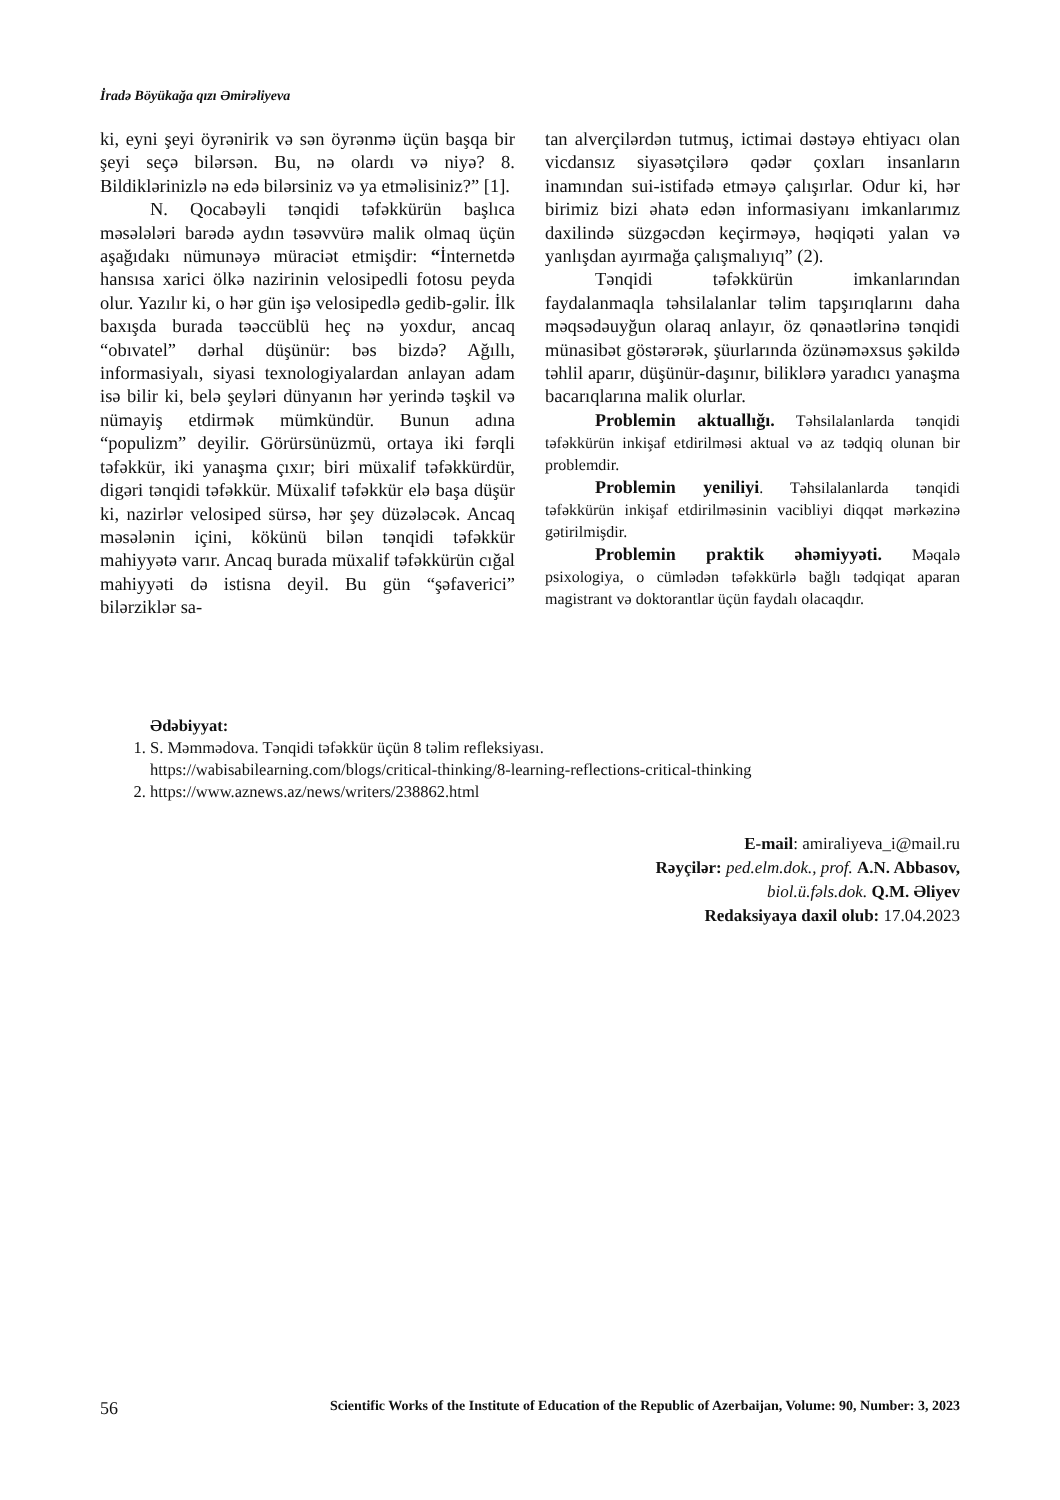İradə Böyükağa qızı Əmirəliyeva
ki, eyni şeyi öyrənirik və sən öyrənmə üçün başqa bir şeyi seçə bilərsən. Bu, nə olardı və niyə? 8. Bildiklərinizlə nə edə bilərsiniz və ya etməlisiniz?” [1].
N. Qocabəyli tənqidi təfəkkürün başlıca məsələləri barədə aydın təsəvvürə malik olmaq üçün aşağıdakı nümunəyə müraciət etmişdir: “İnternetdə hansısa xarici ölkə nazirinin velosipedli fotosu peyda olur. Yazılır ki, o hər gün işə velosipedlə gedib-gəlir. İlk baxışda burada təəccüblü heç nə yoxdur, ancaq “obıvatel” dərhal düşünür: bəs bizdə? Ağıllı, informasiyalı, siyasi texnologiyalardan anlayan adam isə bilir ki, belə şeyləri dünyanın hər yerində təşkil və nümayiş etdirmək mümkündür. Bunun adına “populizm” deyilir. Görürsünüzmü, ortaya iki fərqli təfəkkür, iki yanaşma çıxır; biri müxalif təfəkkürdür, digəri tənqidi təfəkkür. Müxalif təfəkkür elə başa düşür ki, nazirlər velosiped sürsə, hər şey düzələcək. Ancaq məsələnin içini, kökünü bilən tənqidi təfəkkür mahiyyətə varır. Ancaq burada müxalif təfəkkürün cığal mahiyyəti də istisna deyil. Bu gün “şəfaverici” bilərziklər sa-
tan alverçilərdən tutmuş, ictimai dəstəyə ehtiyacı olan vicdansız siyasətçilərə qədər çoxları insanların inamından sui-istifadə etməyə çalışırlar. Odur ki, hər birimiz bizi əhatə edən informasiyanı imkanlarımız daxilində süzgəcdən keçirməyə, həqiqəti yalan və yanlışdan ayırmağa çalışmalıyıq” (2).
Tənqidi təfəkkürün imkanlarından faydalanmaqla təhsilalanlar təlim tapşırıqlarını daha məqsədəuyğun olaraq anlayır, öz qənaətlərinə tənqidi münasibət göstərərək, şüurlarında özünəməxsus şəkildə təhlil aparır, düşünür-daşınır, biliklərə yaradıcı yanaşma bacarıqlarına malik olurlar.
Problemin aktuallığı. Təhsilalanlarda tənqidi təfəkkürün inkişaf etdirilməsi aktual və az tədqiq olunan bir problemdir.
Problemin yeniliyi. Təhsilalanlarda tənqidi təfəkkürün inkişaf etdirilməsinin vacibliyi diqqət mərkəzinə gətirilmişdir.
Problemin praktik əhəmiyyəti. Məqalə psixologiya, o cümlədən təfəkkürlə bağlı tədqiqat aparan magistrant və doktorantlar üçün faydalı olacaqdır.
Ədəbiyyat:
1. S. Məmmədova. Tənqidi təfəkkür üçün 8 təlim refleksiyası.
https://wabisabilearning.com/blogs/critical-thinking/8-learning-reflections-critical-thinking
2. https://www.aznews.az/news/writers/238862.html
E-mail: amiraliyeva_i@mail.ru
Rəyçilər: ped.elm.dok., prof. A.N. Abbasov,
biol.ü.fəls.dok. Q.M. Əliyev
Redaksiyaya daxil olub: 17.04.2023
56 Scientific Works of the Institute of Education of the Republic of Azerbaijan, Volume: 90, Number: 3, 2023